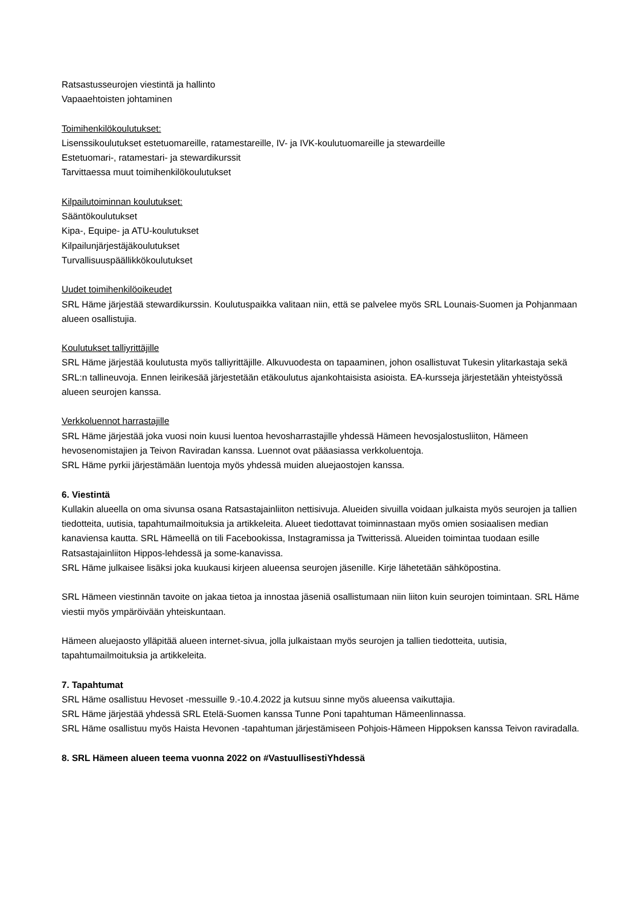Ratsastusseurojen viestintä ja hallinto
Vapaaehtoisten johtaminen
Toimihenkilökoulutukset:
Lisenssikoulutukset estetuomareille, ratamestareille, IV- ja IVK-koulutuomareille ja stewardeille
Estetuomari-, ratamestari- ja stewardikurssit
Tarvittaessa muut toimihenkilökoulutukset
Kilpailutoiminnan koulutukset:
Sääntökoulutukset
Kipa-, Equipe- ja ATU-koulutukset
Kilpailunjärjestäjäkoulutukset
Turvallisuuspäällikkökoulutukset
Uudet toimihenkilöoikeudet
SRL Häme järjestää stewardikurssin. Koulutuspaikka valitaan niin, että se palvelee myös SRL Lounais-Suomen ja Pohjanmaan alueen osallistujia.
Koulutukset talliyrittäjille
SRL Häme järjestää koulutusta myös talliyrittäjille. Alkuvuodesta on tapaaminen, johon osallistuvat Tukesin ylitarkastaja sekä SRL:n tallineuvoja. Ennen leirikesää järjestetään etäkoulutus ajankohtaisista asioista. EA-kursseja järjestetään yhteistyössä alueen seurojen kanssa.
Verkkoluennot harrastajille
SRL Häme järjestää joka vuosi noin kuusi luentoa hevosharrastajille yhdessä Hämeen hevosjalostusliiton, Hämeen hevosenomistajien ja Teivon Raviradan kanssa. Luennot ovat pääasiassa verkkoluentoja.
SRL Häme pyrkii järjestämään luentoja myös yhdessä muiden aluejaostojen kanssa.
6. Viestintä
Kullakin alueella on oma sivunsa osana Ratsastajainliiton nettisivuja. Alueiden sivuilla voidaan julkaista myös seurojen ja tallien tiedotteita, uutisia, tapahtumailmoituksia ja artikkeleita. Alueet tiedottavat toiminnastaan myös omien sosiaalisen median kanaviensa kautta. SRL Hämeellä on tili Facebookissa, Instagramissa ja Twitterissä. Alueiden toimintaa tuodaan esille Ratsastajainliiton Hippos-lehdessä ja some-kanavissa.
SRL Häme julkaisee lisäksi joka kuukausi kirjeen alueensa seurojen jäsenille. Kirje lähetetään sähköpostina.
SRL Hämeen viestinnän tavoite on jakaa tietoa ja innostaa jäseniä osallistumaan niin liiton kuin seurojen toimintaan. SRL Häme viestii myös ympäröivään yhteiskuntaan.
Hämeen aluejaosto ylläpitää alueen internet-sivua, jolla julkaistaan myös seurojen ja tallien tiedotteita, uutisia, tapahtumailmoituksia ja artikkeleita.
7. Tapahtumat
SRL Häme osallistuu Hevoset -messuille 9.-10.4.2022 ja kutsuu sinne myös alueensa vaikuttajia.
SRL Häme järjestää yhdessä SRL Etelä-Suomen kanssa Tunne Poni tapahtuman Hämeenlinnassa.
SRL Häme osallistuu myös Haista Hevonen -tapahtuman järjestämiseen Pohjois-Hämeen Hippoksen kanssa Teivon raviradalla.
8. SRL Hämeen alueen teema vuonna 2022 on #VastuullisestiYhdessä